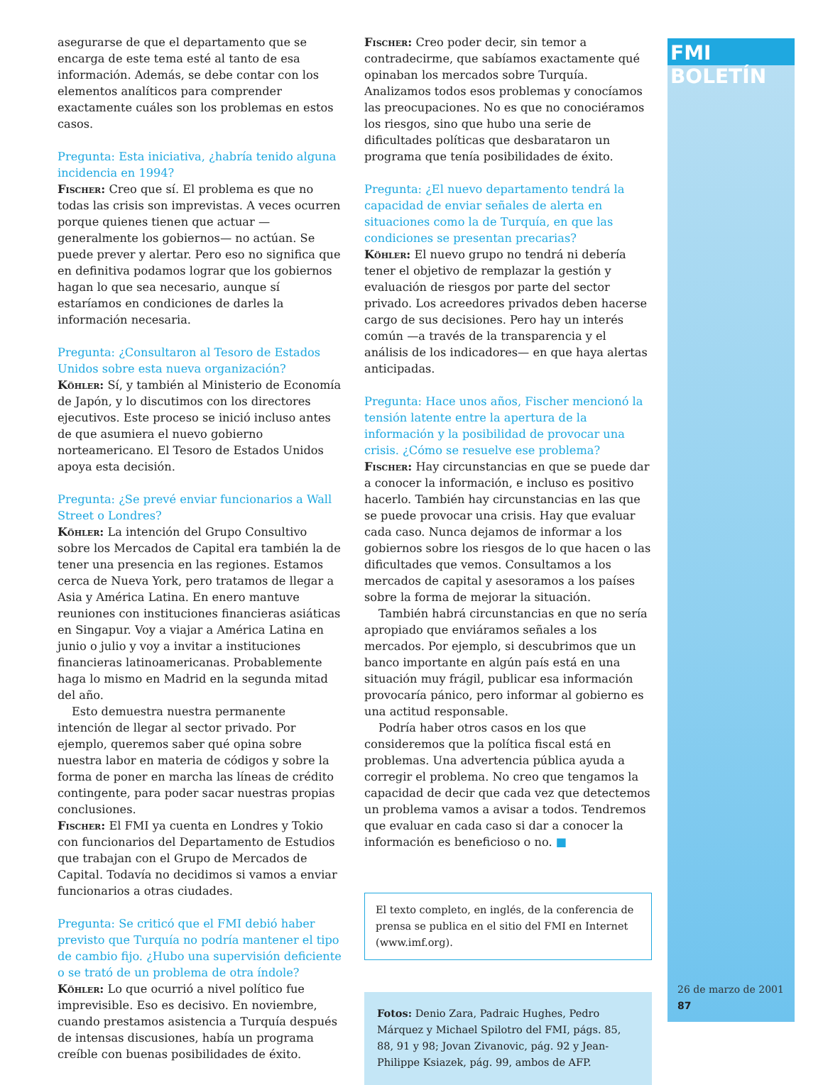asegurarse de que el departamento que se encarga de este tema esté al tanto de esa información. Además, se debe contar con los elementos analíticos para comprender exactamente cuáles son los problemas en estos casos.
Pregunta: Esta iniciativa, ¿habría tenido alguna incidencia en 1994?
Fischer: Creo que sí. El problema es que no todas las crisis son imprevistas. A veces ocurren porque quienes tienen que actuar —generalmente los gobiernos— no actúan. Se puede prever y alertar. Pero eso no significa que en definitiva podamos lograr que los gobiernos hagan lo que sea necesario, aunque sí estaríamos en condiciones de darles la información necesaria.
Pregunta: ¿Consultaron al Tesoro de Estados Unidos sobre esta nueva organización?
Köhler: Sí, y también al Ministerio de Economía de Japón, y lo discutimos con los directores ejecutivos. Este proceso se inició incluso antes de que asumiera el nuevo gobierno norteamericano. El Tesoro de Estados Unidos apoya esta decisión.
Pregunta: ¿Se prevé enviar funcionarios a Wall Street o Londres?
Köhler: La intención del Grupo Consultivo sobre los Mercados de Capital era también la de tener una presencia en las regiones. Estamos cerca de Nueva York, pero tratamos de llegar a Asia y América Latina. En enero mantuve reuniones con instituciones financieras asiáticas en Singapur. Voy a viajar a América Latina en junio o julio y voy a invitar a instituciones financieras latinoamericanas. Probablemente haga lo mismo en Madrid en la segunda mitad del año.
Esto demuestra nuestra permanente intención de llegar al sector privado. Por ejemplo, queremos saber qué opina sobre nuestra labor en materia de códigos y sobre la forma de poner en marcha las líneas de crédito contingente, para poder sacar nuestras propias conclusiones.
Fischer: El FMI ya cuenta en Londres y Tokio con funcionarios del Departamento de Estudios que trabajan con el Grupo de Mercados de Capital. Todavía no decidimos si vamos a enviar funcionarios a otras ciudades.
Pregunta: Se criticó que el FMI debió haber previsto que Turquía no podría mantener el tipo de cambio fijo. ¿Hubo una supervisión deficiente o se trató de un problema de otra índole?
Köhler: Lo que ocurrió a nivel político fue imprevisible. Eso es decisivo. En noviembre, cuando prestamos asistencia a Turquía después de intensas discusiones, había un programa creíble con buenas posibilidades de éxito.
Fischer: Creo poder decir, sin temor a contradecirme, que sabíamos exactamente qué opinaban los mercados sobre Turquía. Analizamos todos esos problemas y conocíamos las preocupaciones. No es que no conociéramos los riesgos, sino que hubo una serie de dificultades políticas que desbarataron un programa que tenía posibilidades de éxito.
Pregunta: ¿El nuevo departamento tendrá la capacidad de enviar señales de alerta en situaciones como la de Turquía, en que las condiciones se presentan precarias?
Köhler: El nuevo grupo no tendrá ni debería tener el objetivo de remplazar la gestión y evaluación de riesgos por parte del sector privado. Los acreedores privados deben hacerse cargo de sus decisiones. Pero hay un interés común —a través de la transparencia y el análisis de los indicadores— en que haya alertas anticipadas.
Pregunta: Hace unos años, Fischer mencionó la tensión latente entre la apertura de la información y la posibilidad de provocar una crisis. ¿Cómo se resuelve ese problema?
Fischer: Hay circunstancias en que se puede dar a conocer la información, e incluso es positivo hacerlo. También hay circunstancias en las que se puede provocar una crisis. Hay que evaluar cada caso. Nunca dejamos de informar a los gobiernos sobre los riesgos de lo que hacen o las dificultades que vemos. Consultamos a los mercados de capital y asesoramos a los países sobre la forma de mejorar la situación.
También habrá circunstancias en que no sería apropiado que enviáramos señales a los mercados. Por ejemplo, si descubrimos que un banco importante en algún país está en una situación muy frágil, publicar esa información provocaría pánico, pero informar al gobierno es una actitud responsable.
Podría haber otros casos en los que consideremos que la política fiscal está en problemas. Una advertencia pública ayuda a corregir el problema. No creo que tengamos la capacidad de decir que cada vez que detectemos un problema vamos a avisar a todos. Tendremos que evaluar en cada caso si dar a conocer la información es beneficioso o no. ■
El texto completo, en inglés, de la conferencia de prensa se publica en el sitio del FMI en Internet (www.imf.org).
Fotos: Denio Zara, Padraic Hughes, Pedro Márquez y Michael Spilotro del FMI, págs. 85, 88, 91 y 98; Jovan Zivanovic, pág. 92 y Jean-Philippe Ksiazek, pág. 99, ambos de AFP.
FMI BOLETÍN
26 de marzo de 2001
87